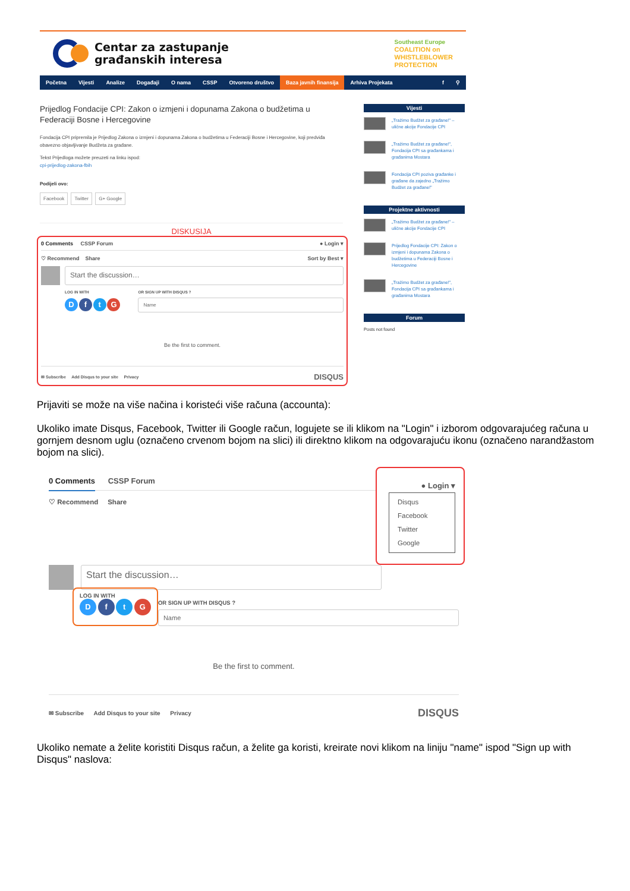Centar za zastupanje
građanskih interesa
Southeast Europe
COALITION on
WHISTLEBLOWER
PROTECTION
Početna Vijesti Analize Događaji O nama CSSP Otvoreno društvo Baza javnih finansija Arhiva Projekata f ⚲
Prijedlog Fondacije CPI: Zakon o izmjeni i dopunama Zakona o budžetima u Federaciji Bosne i Hercegovine
Fondacija CPI pripremila je Prijedlog Zakona o izmjeni i dopunama Zakona o budžetima u Federaciji Bosne i Hercegovine, koji predviđa obavezno objavljivanje Budžeta za građane.
Tekst Prijedloga možete preuzeti na linku ispod:
cpi-prijedlog-zakona-fbih
Podijeli ovo:
Facebook Twitter G+ Google
DISKUSIJA
0 Comments CSSP Forum ● Login ▾
♡ Recommend Share Sort by Best ▾
Start the discussion…
LOG IN WITH
D f t G
OR SIGN UP WITH DISQUS ?
Name
Be the first to comment.
✉ Subscribe Add Disqus to your site Privacy DISQUS
Vijesti
„Tražimo Budžet za građane!" – ulične akcije Fondacije CPI
„Tražimo Budžet za građane!", Fondacija CPI sa građankama i građanima Mostara
Fondacija CPI poziva građanke i građane da zajedno „Tražimo Budžet za građane!"
Projektne aktivnosti
„Tražimo Budžet za građane!" – ulične akcije Fondacije CPI
Prijedlog Fondacije CPI: Zakon o izmjeni i dopunama Zakona o budžetima u Federaciji Bosne i Hercegovine
„Tražimo Budžet za građane!", Fondacija CPI sa građankama i građanima Mostara
Forum
Posts not found
Prijaviti se može na više načina i koristeći više računa (accounta):
Ukoliko imate Disqus, Facebook, Twitter ili Google račun, logujete se ili klikom na "Login" i izborom odgovarajućeg računa u gornjem desnom uglu (označeno crvenom bojom na slici) ili direktno klikom na odgovarajuću ikonu (označeno narandžastom bojom na slici).
0 Comments CSSP Forum
● Login ▾
Disqus
Facebook
Twitter
Google
♡ Recommend Share
Start the discussion…
LOG IN WITH
D f t G
OR SIGN UP WITH DISQUS ?
Name
Be the first to comment.
✉ Subscribe Add Disqus to your site Privacy DISQUS
Ukoliko nemate a želite koristiti Disqus račun, a želite ga koristi, kreirate novi klikom na liniju "name" ispod "Sign up with Disqus" naslova: